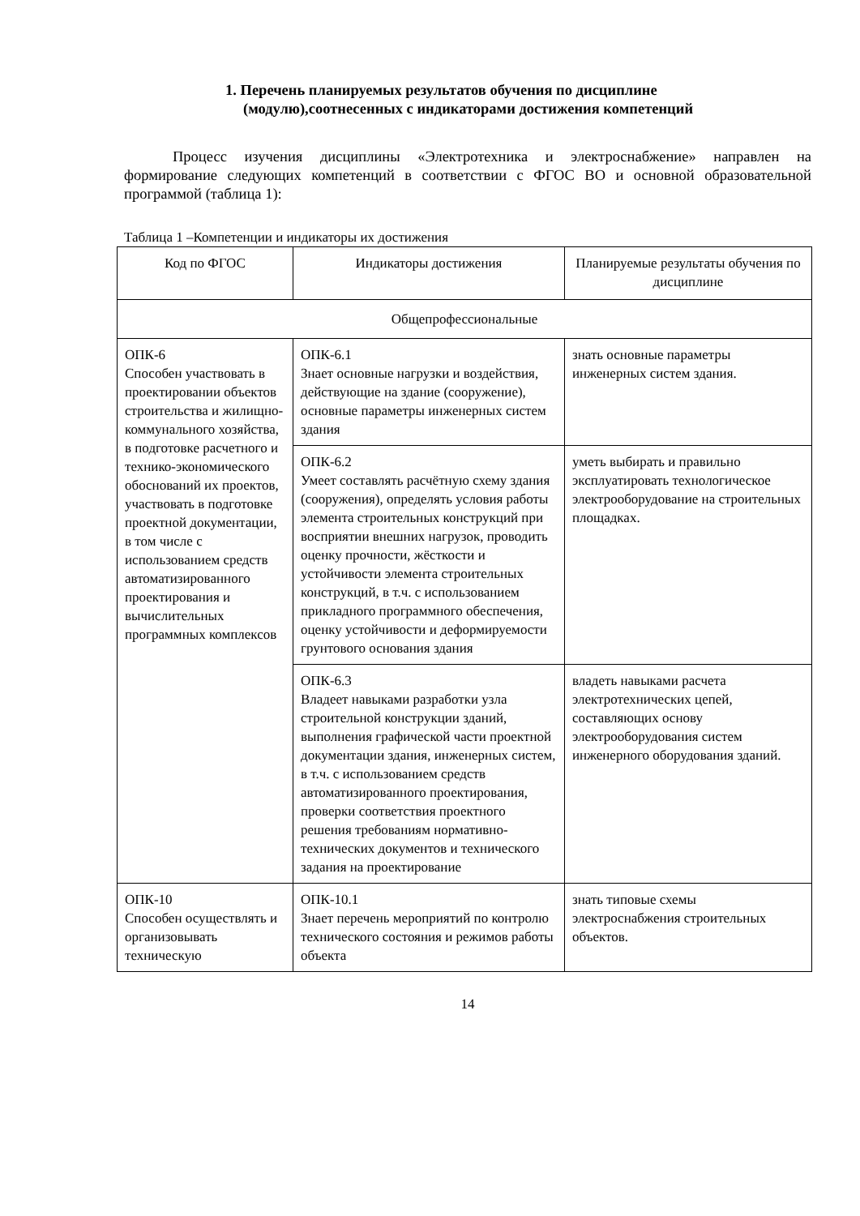1. Перечень планируемых результатов обучения по дисциплине (модулю),соотнесенных с индикаторами достижения компетенций
Процесс изучения дисциплины «Электротехника и электроснабжение» направлен на формирование следующих компетенций в соответствии с ФГОС ВО и основной образовательной программой (таблица 1):
Таблица 1 –Компетенции и индикаторы их достижения
| Код по ФГОС | Индикаторы достижения | Планируемые результаты обучения по дисциплине |
| --- | --- | --- |
| Общепрофессиональные | | |
| ОПК-6 Способен участвовать в проектировании объектов строительства и жилищно-коммунального хозяйства, в подготовке расчетного и технико-экономического обоснований их проектов, участвовать в подготовке проектной документации, в том числе с использованием средств автоматизированного проектирования и вычислительных программных комплексов | ОПК-6.1 Знает основные нагрузки и воздействия, действующие на здание (сооружение), основные параметры инженерных систем здания | знать основные параметры инженерных систем здания. |
| | ОПК-6.2 Умеет составлять расчётную схему здания (сооружения), определять условия работы элемента строительных конструкций при восприятии внешних нагрузок, проводить оценку прочности, жёсткости и устойчивости элемента строительных конструкций, в т.ч. с использованием прикладного программного обеспечения, оценку устойчивости и деформируемости грунтового основания здания | уметь выбирать и правильно эксплуатировать технологическое электрооборудование на строительных площадках. |
| | ОПК-6.3 Владеет навыками разработки узла строительной конструкции зданий, выполнения графической части проектной документации здания, инженерных систем, в т.ч. с использованием средств автоматизированного проектирования, проверки соответствия проектного решения требованиям нормативно-технических документов и технического задания на проектирование | владеть навыками расчета электротехнических цепей, составляющих основу электрооборудования систем инженерного оборудования зданий. |
| ОПК-10 Способен осуществлять и организовывать техническую | ОПК-10.1 Знает перечень мероприятий по контролю технического состояния и режимов работы объекта | знать типовые схемы электроснабжения строительных объектов. |
14